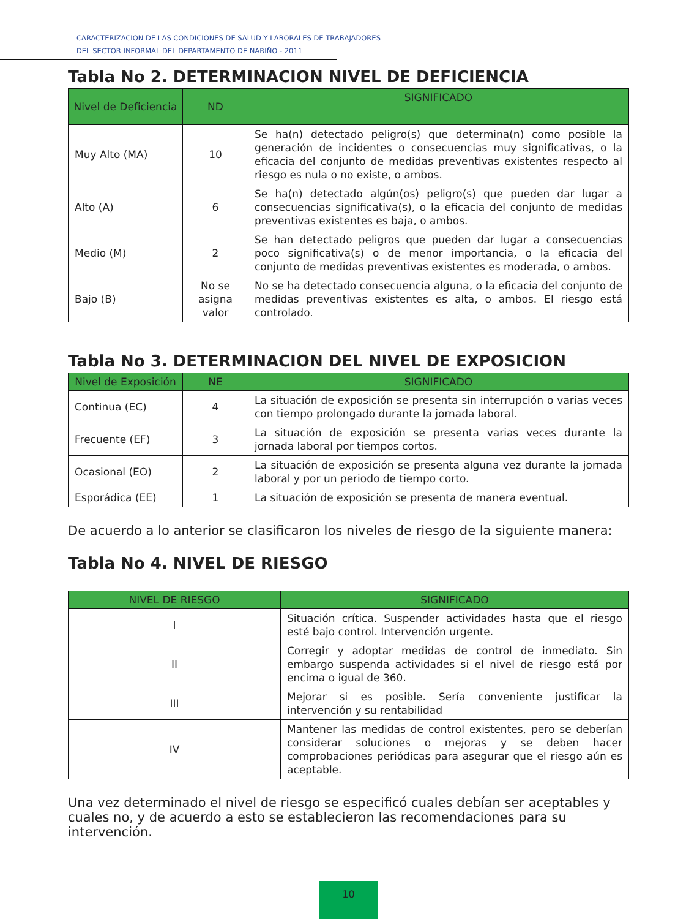CARACTERIZACION DE LAS CONDICIONES DE SALUD Y LABORALES DE TRABAJADORES
DEL SECTOR INFORMAL DEL DEPARTAMENTO DE NARIÑO - 2011
Tabla No 2. DETERMINACION NIVEL DE DEFICIENCIA
| Nivel de Deficiencia | ND | SIGNIFICADO |
| --- | --- | --- |
| Muy Alto (MA) | 10 | Se ha(n) detectado peligro(s) que determina(n) como posible la generación de incidentes o consecuencias muy significativas, o la eficacia del conjunto de medidas preventivas existentes respecto al riesgo es nula o no existe, o ambos. |
| Alto (A) | 6 | Se ha(n) detectado algún(os) peligro(s) que pueden dar lugar a consecuencias significativa(s), o la eficacia del conjunto de medidas preventivas existentes es baja, o ambos. |
| Medio (M) | 2 | Se han detectado peligros que pueden dar lugar a consecuencias poco significativa(s) o de menor importancia, o la eficacia del conjunto de medidas preventivas existentes es moderada, o ambos. |
| Bajo (B) | No se asigna valor | No se ha detectado consecuencia alguna, o la eficacia del conjunto de medidas preventivas existentes es alta, o ambos. El riesgo está controlado. |
Tabla No 3. DETERMINACION DEL NIVEL DE EXPOSICION
| Nivel de Exposición | NE | SIGNIFICADO |
| --- | --- | --- |
| Continua (EC) | 4 | La situación de exposición se presenta sin interrupción o varias veces con tiempo prolongado durante la jornada laboral. |
| Frecuente (EF) | 3 | La situación de exposición se presenta varias veces durante la jornada laboral por tiempos cortos. |
| Ocasional (EO) | 2 | La situación de exposición se presenta alguna vez durante la jornada laboral y por un periodo de tiempo corto. |
| Esporádica (EE) | 1 | La situación de exposición se presenta de manera eventual. |
De acuerdo a lo anterior se clasificaron los niveles de riesgo de la siguiente manera:
Tabla No 4. NIVEL DE RIESGO
| NIVEL DE RIESGO | SIGNIFICADO |
| --- | --- |
| I | Situación crítica. Suspender actividades hasta que el riesgo esté bajo control. Intervención urgente. |
| II | Corregir y adoptar medidas de control de inmediato. Sin embargo suspenda actividades si el nivel de riesgo está por encima o igual de 360. |
| III | Mejorar si es posible. Sería conveniente justificar la intervención y su rentabilidad |
| IV | Mantener las medidas de control existentes, pero se deberían considerar soluciones o mejoras y se deben hacer comprobaciones periódicas para asegurar que el riesgo aún es aceptable. |
Una vez determinado el nivel de riesgo se especificó cuales debían ser aceptables y cuales no, y de acuerdo a esto se establecieron las recomendaciones para su intervención.
10